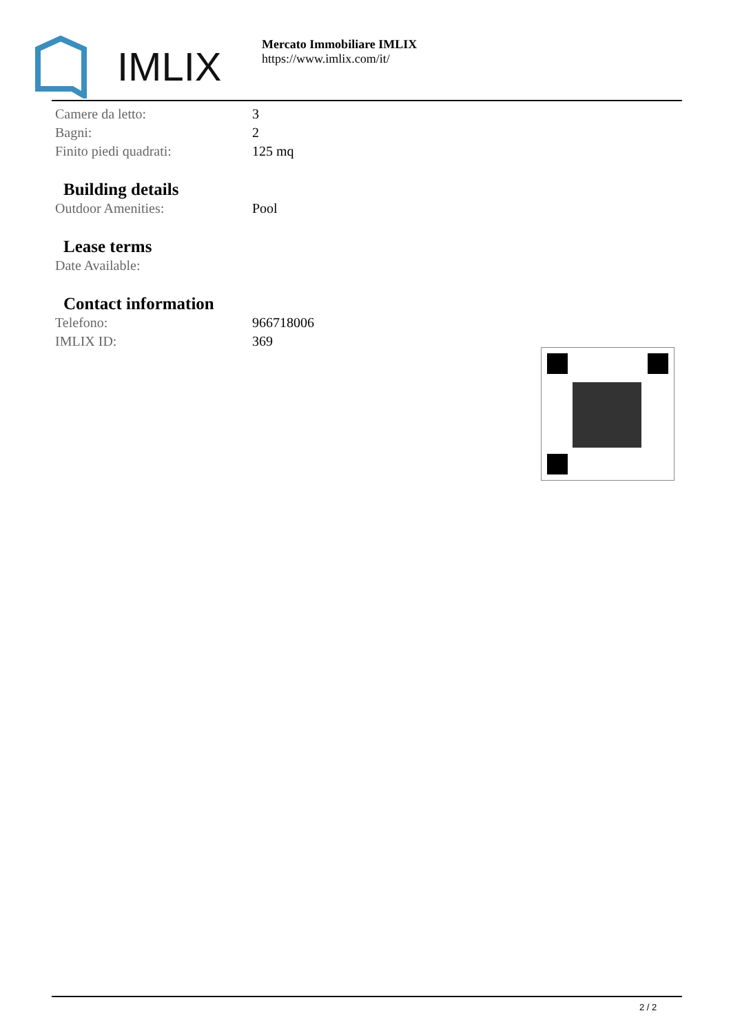IMLIX
Mercato Immobiliare IMLIX
https://www.imlix.com/it/
| Camere da letto: | 3 |
| Bagni: | 2 |
| Finito piedi quadrati: | 125 mq |
Building details
| Outdoor Amenities: | Pool |
Lease terms
| Date Available: | |
Contact information
| Telefono: | 966718006 |
| IMLIX ID: | 369 |
2 / 2